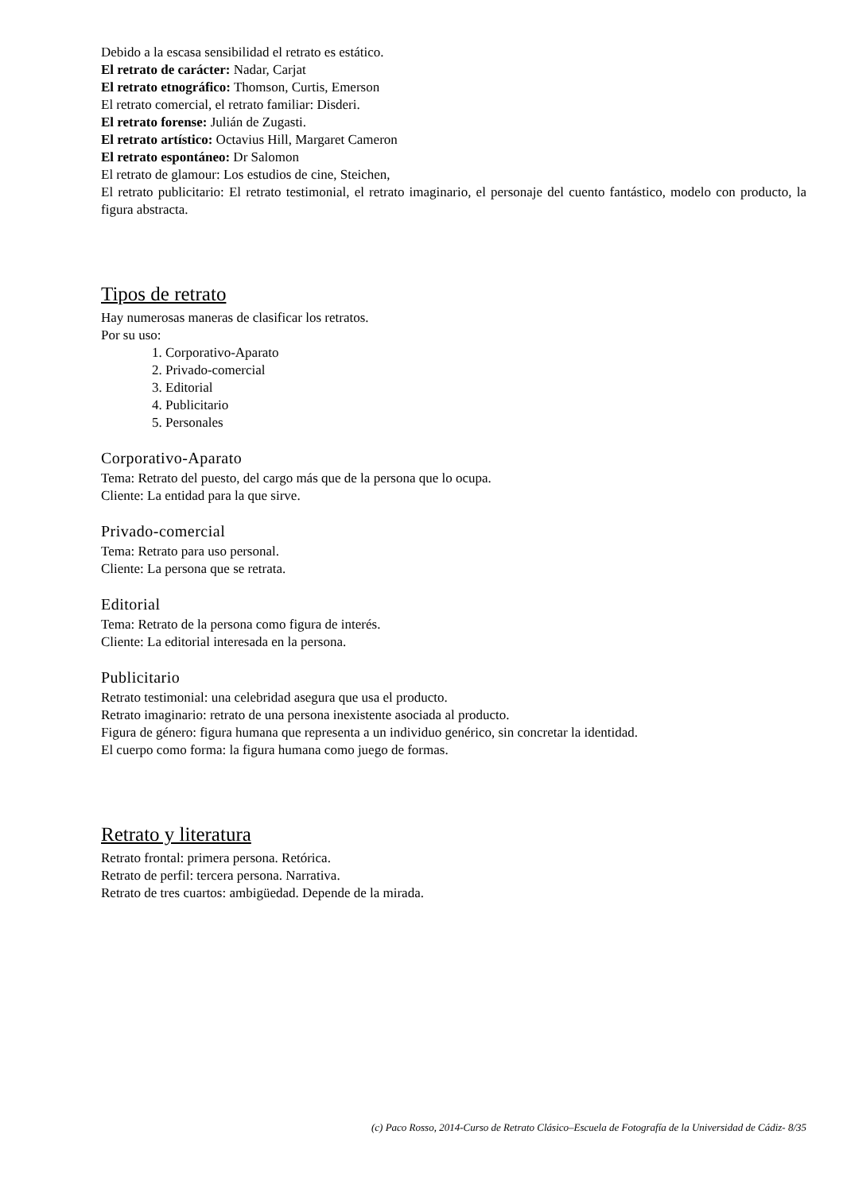Debido a la escasa sensibilidad el retrato es estático.
El retrato de carácter: Nadar, Carjat
El retrato etnográfico: Thomson, Curtis, Emerson
El retrato comercial, el retrato familiar: Disderi.
El retrato forense: Julián de Zugasti.
El retrato artístico: Octavius Hill, Margaret Cameron
El retrato espontáneo: Dr Salomon
El retrato de glamour: Los estudios de cine, Steichen,
El retrato publicitario: El retrato testimonial, el retrato imaginario, el personaje del cuento fantástico, modelo con producto, la figura abstracta.
Tipos de retrato
Hay numerosas maneras de clasificar los retratos.
Por su uso:
1. Corporativo-Aparato
2. Privado-comercial
3. Editorial
4. Publicitario
5. Personales
Corporativo-Aparato
Tema: Retrato del puesto, del cargo más que de la persona que lo ocupa.
Cliente: La entidad para la que sirve.
Privado-comercial
Tema: Retrato para uso personal.
Cliente: La persona que se retrata.
Editorial
Tema: Retrato de la persona como figura de interés.
Cliente: La editorial interesada en la persona.
Publicitario
Retrato testimonial: una celebridad asegura que usa el producto.
Retrato imaginario: retrato de una persona inexistente asociada al producto.
Figura de género: figura humana que representa a un individuo genérico, sin concretar la identidad.
El cuerpo como forma: la figura humana como juego de formas.
Retrato y literatura
Retrato frontal: primera persona. Retórica.
Retrato de perfil: tercera persona. Narrativa.
Retrato de tres cuartos: ambigüedad. Depende de la mirada.
(c) Paco Rosso, 2014-Curso de Retrato Clásico–Escuela de Fotografía de la Universidad de Cádiz- 8/35